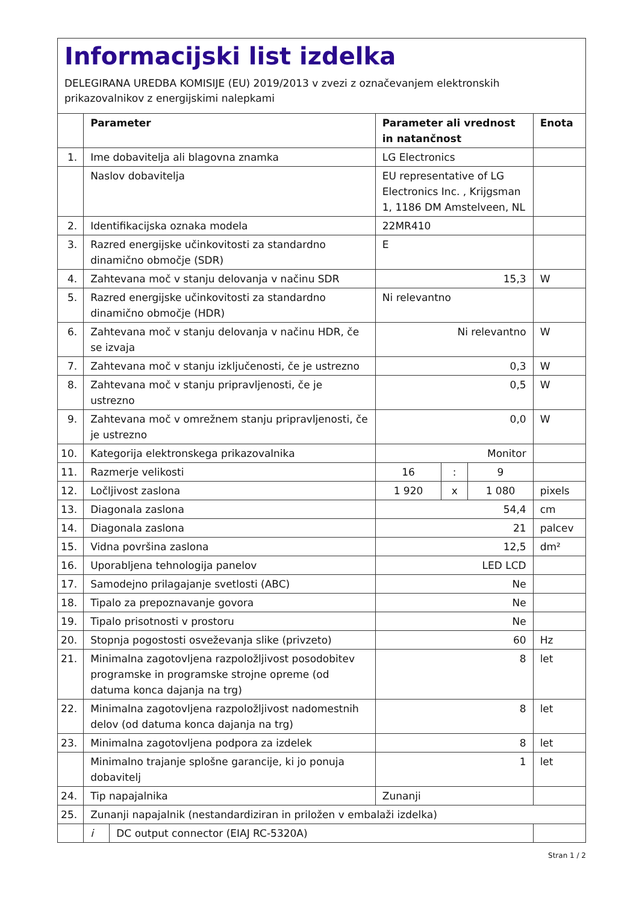Informacijski list izdelka
DELEGIRANA UREDBA KOMISIJE (EU) 2019/2013 v zvezi z označevanjem elektronskih prikazovalnikov z energijskimi nalepkami
| | Parameter | | Parameter ali vrednost in natančnost | | | Enota |
| --- | --- | --- | --- | --- | --- | --- |
| 1. | Ime dobavitelja ali blagovna znamka | | LG Electronics | | | |
| | Naslov dobavitelja | | EU representative of LG Electronics Inc. , Krijgsman 1, 1186 DM Amstelveen, NL | | | |
| 2. | Identifikacijska oznaka modela | | 22MR410 | | | |
| 3. | Razred energijske učinkovitosti za standardno dinamično območje (SDR) | | E | | | |
| 4. | Zahtevana moč v stanju delovanja v načinu SDR | | 15,3 | | | W |
| 5. | Razred energijske učinkovitosti za standardno dinamično območje (HDR) | | Ni relevantno | | | |
| 6. | Zahtevana moč v stanju delovanja v načinu HDR, če se izvaja | | Ni relevantno | | | W |
| 7. | Zahtevana moč v stanju izključenosti, če je ustrezno | | 0,3 | | | W |
| 8. | Zahtevana moč v stanju pripravljenosti, če je ustrezno | | 0,5 | | | W |
| 9. | Zahtevana moč v omrežnem stanju pripravljenosti, če je ustrezno | | 0,0 | | | W |
| 10. | Kategorija elektronskega prikazovalnika | | Monitor | | | |
| 11. | Razmerje velikosti | | 16 | : | 9 | |
| 12. | Ločljivost zaslona | | 1 920 | x | 1 080 | pixels |
| 13. | Diagonala zaslona | | 54,4 | | | cm |
| 14. | Diagonala zaslona | | 21 | | | palcev |
| 15. | Vidna površina zaslona | | 12,5 | | | dm² |
| 16. | Uporabljena tehnologija panelov | | LED LCD | | | |
| 17. | Samodejno prilagajanje svetlosti (ABC) | | Ne | | | |
| 18. | Tipalo za prepoznavanje govora | | Ne | | | |
| 19. | Tipalo prisotnosti v prostoru | | Ne | | | |
| 20. | Stopnja pogostosti osveževanja slike (privzeto) | | 60 | | | Hz |
| 21. | Minimalna zagotovljena razpoložljivost posodobitev programske in programske strojne opreme (od datuma konca dajanja na trg) | | 8 | | | let |
| 22. | Minimalna zagotovljena razpoložljivost nadomestnih delov (od datuma konca dajanja na trg) | | 8 | | | let |
| 23. | Minimalna zagotovljena podpora za izdelek | | 8 | | | let |
| | Minimalno trajanje splošne garancije, ki jo ponuja dobavitelj | | 1 | | | let |
| 24. | Tip napajalnika | | Zunanji | | | |
| 25. | Zunanji napajalnik (nestandardiziran in priložen v embalaži izdelka) | | | | | |
| | i | DC output connector (EIAJ RC-5320A) | | | | |
Stran 1 / 2